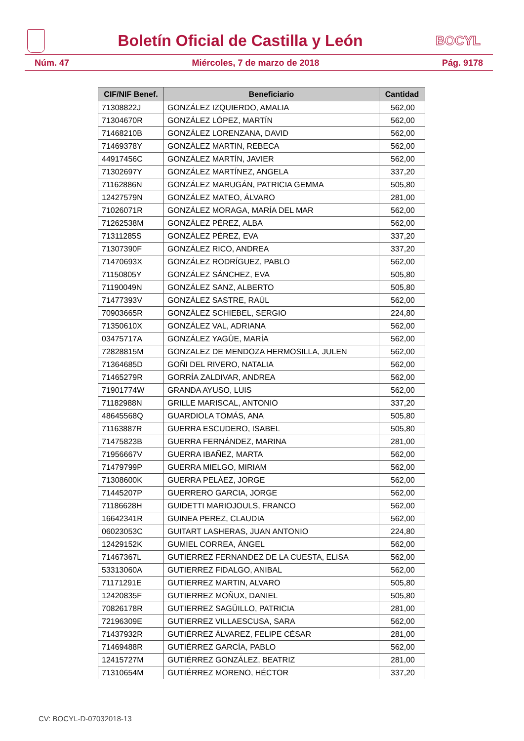Boletín Oficial de Castilla y León
BOCYL
Núm. 47 Miércoles, 7 de marzo de 2018 Pág. 9178
| CIF/NIF Benef. | Beneficiario | Cantidad |
| --- | --- | --- |
| 71308822J | GONZÁLEZ IZQUIERDO, AMALIA | 562,00 |
| 71304670R | GONZÁLEZ LÓPEZ, MARTÍN | 562,00 |
| 71468210B | GONZÁLEZ LORENZANA, DAVID | 562,00 |
| 71469378Y | GONZÁLEZ MARTIN, REBECA | 562,00 |
| 44917456C | GONZÁLEZ MARTÍN, JAVIER | 562,00 |
| 71302697Y | GONZÁLEZ MARTÍNEZ, ANGELA | 337,20 |
| 71162886N | GONZÁLEZ MARUGÁN, PATRICIA GEMMA | 505,80 |
| 12427579N | GONZÁLEZ MATEO, ÁLVARO | 281,00 |
| 71026071R | GONZÁLEZ MORAGA, MARÍA DEL MAR | 562,00 |
| 71262538M | GONZÁLEZ PÉREZ, ALBA | 562,00 |
| 71311285S | GONZÁLEZ PÉREZ, EVA | 337,20 |
| 71307390F | GONZÁLEZ RICO, ANDREA | 337,20 |
| 71470693X | GONZÁLEZ RODRÍGUEZ, PABLO | 562,00 |
| 71150805Y | GONZÁLEZ SÁNCHEZ, EVA | 505,80 |
| 71190049N | GONZÁLEZ SANZ, ALBERTO | 505,80 |
| 71477393V | GONZÁLEZ SASTRE, RAÚL | 562,00 |
| 70903665R | GONZÁLEZ SCHIEBEL, SERGIO | 224,80 |
| 71350610X | GONZÁLEZ VAL, ADRIANA | 562,00 |
| 03475717A | GONZÁLEZ YAGÜE, MARÍA | 562,00 |
| 72828815M | GONZALEZ DE MENDOZA HERMOSILLA, JULEN | 562,00 |
| 71364685D | GOÑI DEL RIVERO, NATALIA | 562,00 |
| 71465279R | GORRÍA ZALDIVAR, ANDREA | 562,00 |
| 71901774W | GRANDA AYUSO, LUIS | 562,00 |
| 71182988N | GRILLE MARISCAL, ANTONIO | 337,20 |
| 48645568Q | GUARDIOLA TOMÁS, ANA | 505,80 |
| 71163887R | GUERRA ESCUDERO, ISABEL | 505,80 |
| 71475823B | GUERRA FERNÁNDEZ, MARINA | 281,00 |
| 71956667V | GUERRA IBAÑEZ, MARTA | 562,00 |
| 71479799P | GUERRA MIELGO, MIRIAM | 562,00 |
| 71308600K | GUERRA PELÁEZ, JORGE | 562,00 |
| 71445207P | GUERRERO GARCIA, JORGE | 562,00 |
| 71186628H | GUIDETTI MARIOJOULS, FRANCO | 562,00 |
| 16642341R | GUINEA PEREZ, CLAUDIA | 562,00 |
| 06023053C | GUITART LASHERAS, JUAN ANTONIO | 224,80 |
| 12429152K | GUMIEL CORREA, ÁNGEL | 562,00 |
| 71467367L | GUTIERREZ FERNANDEZ DE LA CUESTA, ELISA | 562,00 |
| 53313060A | GUTIERREZ FIDALGO, ANIBAL | 562,00 |
| 71171291E | GUTIERREZ MARTIN, ALVARO | 505,80 |
| 12420835F | GUTIERREZ MOÑUX, DANIEL | 505,80 |
| 70826178R | GUTIERREZ SAGÜILLO, PATRICIA | 281,00 |
| 72196309E | GUTIERREZ VILLAESCUSA, SARA | 562,00 |
| 71437932R | GUTIÉRREZ ÁLVAREZ, FELIPE CÉSAR | 281,00 |
| 71469488R | GUTIÉRREZ GARCÍA, PABLO | 562,00 |
| 12415727M | GUTIÉRREZ GONZÁLEZ, BEATRIZ | 281,00 |
| 71310654M | GUTIÉRREZ MORENO, HÉCTOR | 337,20 |
CV: BOCYL-D-07032018-13